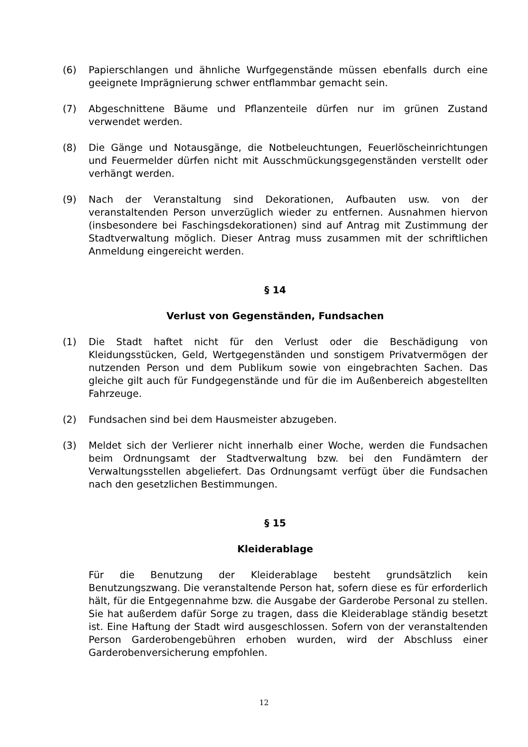(6) Papierschlangen und ähnliche Wurfgegenstände müssen ebenfalls durch eine geeignete Imprägnierung schwer entflammbar gemacht sein.
(7) Abgeschnittene Bäume und Pflanzenteile dürfen nur im grünen Zustand verwendet werden.
(8) Die Gänge und Notausgänge, die Notbeleuchtungen, Feuerlöscheinrichtungen und Feuermelder dürfen nicht mit Ausschmückungsgegenständen verstellt oder verhängt werden.
(9) Nach der Veranstaltung sind Dekorationen, Aufbauten usw. von der veranstaltenden Person unverzüglich wieder zu entfernen. Ausnahmen hiervon (insbesondere bei Faschingsdekorationen) sind auf Antrag mit Zustimmung der Stadtverwaltung möglich. Dieser Antrag muss zusammen mit der schriftlichen Anmeldung eingereicht werden.
§ 14
Verlust von Gegenständen, Fundsachen
(1) Die Stadt haftet nicht für den Verlust oder die Beschädigung von Kleidungsstücken, Geld, Wertgegenständen und sonstigem Privatvermögen der nutzenden Person und dem Publikum sowie von eingebrachten Sachen. Das gleiche gilt auch für Fundgegenstände und für die im Außenbereich abgestellten Fahrzeuge.
(2) Fundsachen sind bei dem Hausmeister abzugeben.
(3) Meldet sich der Verlierer nicht innerhalb einer Woche, werden die Fundsachen beim Ordnungsamt der Stadtverwaltung bzw. bei den Fundämtern der Verwaltungsstellen abgeliefert. Das Ordnungsamt verfügt über die Fundsachen nach den gesetzlichen Bestimmungen.
§ 15
Kleiderablage
Für die Benutzung der Kleiderablage besteht grundsätzlich kein Benutzungszwang. Die veranstaltende Person hat, sofern diese es für erforderlich hält, für die Entgegennahme bzw. die Ausgabe der Garderobe Personal zu stellen. Sie hat außerdem dafür Sorge zu tragen, dass die Kleiderablage ständig besetzt ist. Eine Haftung der Stadt wird ausgeschlossen. Sofern von der veranstaltenden Person Garderobengebühren erhoben wurden, wird der Abschluss einer Garderobenversicherung empfohlen.
12